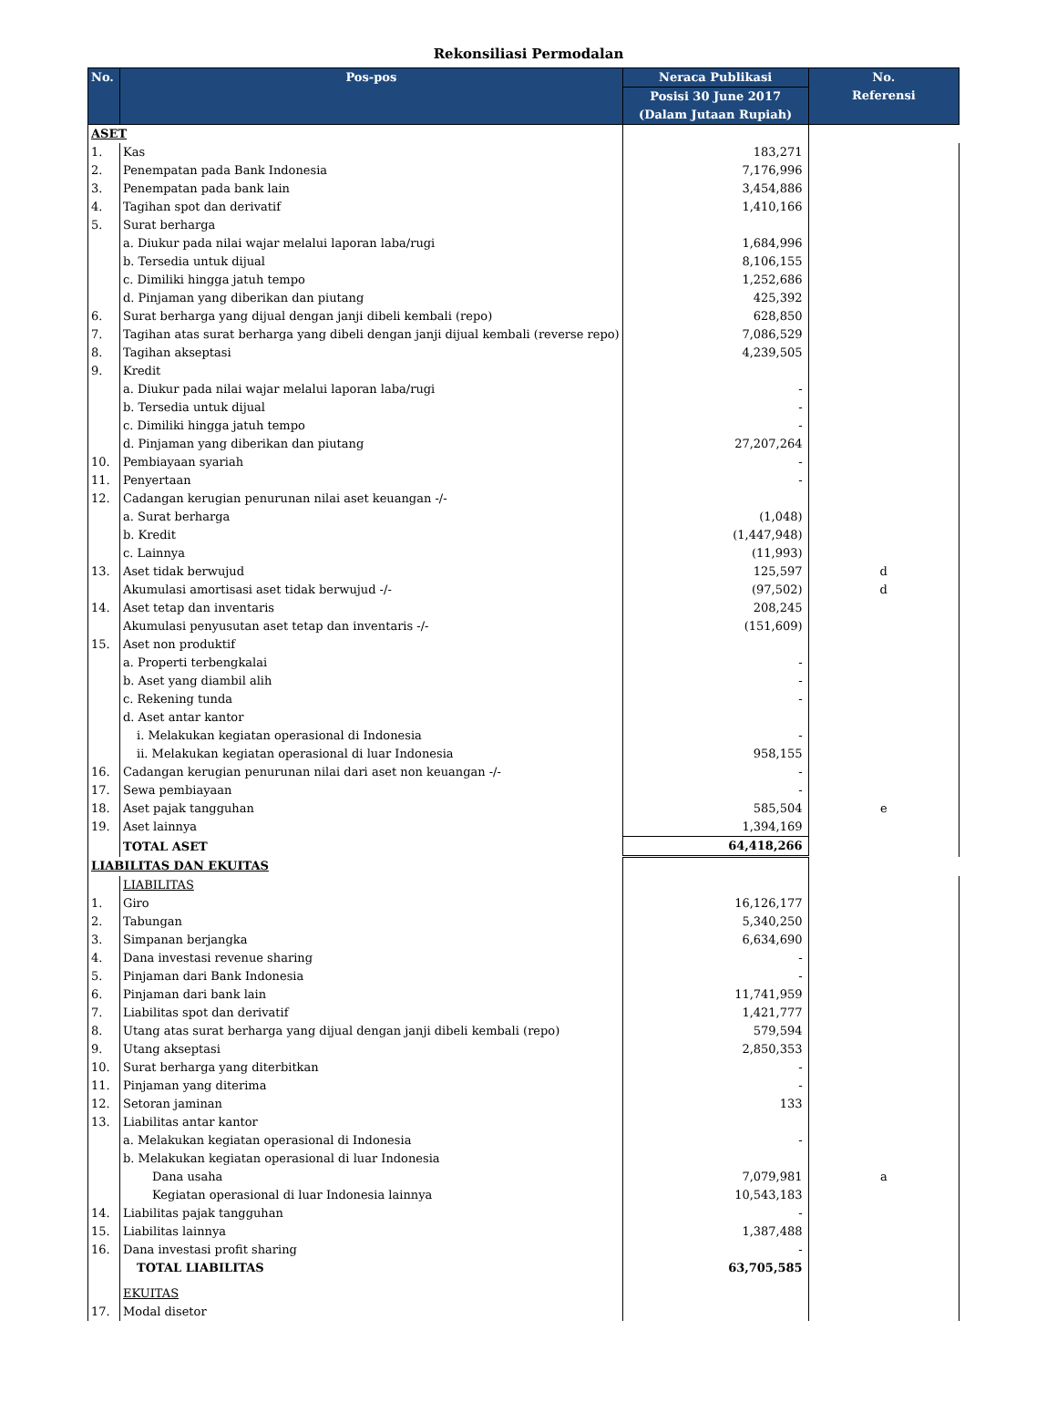Rekonsiliasi Permodalan
| No. | Pos-pos | Neraca Publikasi | No. Referensi |
| --- | --- | --- | --- |
| | | Posisi 30 June 2017 (Dalam Jutaan Rupiah) | |
| ASET | | | |
| 1. | Kas | 183,271 | |
| 2. | Penempatan pada Bank Indonesia | 7,176,996 | |
| 3. | Penempatan pada bank lain | 3,454,886 | |
| 4. | Tagihan spot dan derivatif | 1,410,166 | |
| 5. | Surat berharga | | |
| | a. Diukur pada nilai wajar melalui laporan laba/rugi | 1,684,996 | |
| | b. Tersedia untuk dijual | 8,106,155 | |
| | c. Dimiliki hingga jatuh tempo | 1,252,686 | |
| | d. Pinjaman yang diberikan dan piutang | 425,392 | |
| 6. | Surat berharga yang dijual dengan janji dibeli kembali (repo) | 628,850 | |
| 7. | Tagihan atas surat berharga yang dibeli dengan janji dijual kembali (reverse repo) | 7,086,529 | |
| 8. | Tagihan akseptasi | 4,239,505 | |
| 9. | Kredit | | |
| | a. Diukur pada nilai wajar melalui laporan laba/rugi | - | |
| | b. Tersedia untuk dijual | - | |
| | c. Dimiliki hingga jatuh tempo | - | |
| | d. Pinjaman yang diberikan dan piutang | 27,207,264 | |
| 10. | Pembiayaan syariah | - | |
| 11. | Penyertaan | - | |
| 12. | Cadangan kerugian penurunan nilai aset keuangan -/- | | |
| | a. Surat berharga | (1,048) | |
| | b. Kredit | (1,447,948) | |
| | c. Lainnya | (11,993) | |
| 13. | Aset tidak berwujud | 125,597 | d |
| | Akumulasi amortisasi aset tidak berwujud -/- | (97,502) | d |
| 14. | Aset tetap dan inventaris | 208,245 | |
| | Akumulasi penyusutan aset tetap dan inventaris -/- | (151,609) | |
| 15. | Aset non produktif | | |
| | a. Properti terbengkalai | - | |
| | b. Aset yang diambil alih | - | |
| | c. Rekening tunda | - | |
| | d. Aset antar kantor | | |
| | i. Melakukan kegiatan operasional di Indonesia | - | |
| | ii. Melakukan kegiatan operasional di luar Indonesia | 958,155 | |
| 16. | Cadangan kerugian penurunan nilai dari aset non keuangan -/- | - | |
| 17. | Sewa pembiayaan | - | |
| 18. | Aset pajak tangguhan | 585,504 | e |
| 19. | Aset lainnya | 1,394,169 | |
| | TOTAL ASET | 64,418,266 | |
| LIABILITAS DAN EKUITAS | | | |
| | LIABILITAS | | |
| 1. | Giro | 16,126,177 | |
| 2. | Tabungan | 5,340,250 | |
| 3. | Simpanan berjangka | 6,634,690 | |
| 4. | Dana investasi revenue sharing | - | |
| 5. | Pinjaman dari Bank Indonesia | - | |
| 6. | Pinjaman dari bank lain | 11,741,959 | |
| 7. | Liabilitas spot dan derivatif | 1,421,777 | |
| 8. | Utang atas surat berharga yang dijual dengan janji dibeli kembali (repo) | 579,594 | |
| 9. | Utang akseptasi | 2,850,353 | |
| 10. | Surat berharga yang diterbitkan | - | |
| 11. | Pinjaman yang diterima | - | |
| 12. | Setoran jaminan | 133 | |
| 13. | Liabilitas antar kantor | | |
| | a. Melakukan kegiatan operasional di Indonesia | - | |
| | b. Melakukan kegiatan operasional di luar Indonesia | | |
| | Dana usaha | 7,079,981 | a |
| | Kegiatan operasional di luar Indonesia lainnya | 10,543,183 | |
| 14. | Liabilitas pajak tangguhan | - | |
| 15. | Liabilitas lainnya | 1,387,488 | |
| 16. | Dana investasi profit sharing | - | |
| | TOTAL LIABILITAS | 63,705,585 | |
| | EKUITAS | | |
| 17. | Modal disetor | | |